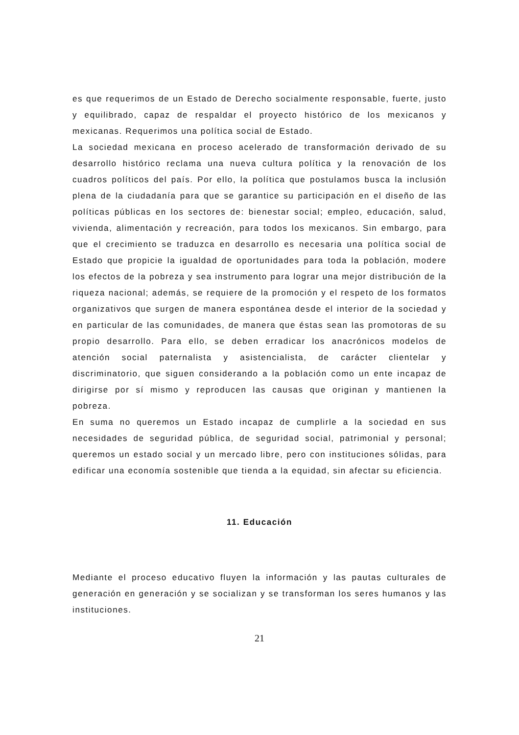es que requerimos de un Estado de Derecho socialmente responsable, fuerte, justo y equilibrado, capaz de respaldar el proyecto histórico de los mexicanos y mexicanas. Requerimos una política social de Estado.
La sociedad mexicana en proceso acelerado de transformación derivado de su desarrollo histórico reclama una nueva cultura política y la renovación de los cuadros políticos del país. Por ello, la política que postulamos busca la inclusión plena de la ciudadanía para que se garantice su participación en el diseño de las políticas públicas en los sectores de: bienestar social; empleo, educación, salud, vivienda, alimentación y recreación, para todos los mexicanos. Sin embargo, para que el crecimiento se traduzca en desarrollo es necesaria una política social de Estado que propicie la igualdad de oportunidades para toda la población, modere los efectos de la pobreza y sea instrumento para lograr una mejor distribución de la riqueza nacional; además, se requiere de la promoción y el respeto de los formatos organizativos que surgen de manera espontánea desde el interior de la sociedad y en particular de las comunidades, de manera que éstas sean las promotoras de su propio desarrollo. Para ello, se deben erradicar los anacrónicos modelos de atención social paternalista y asistencialista, de carácter clientelar y discriminatorio, que siguen considerando a la población como un ente incapaz de dirigirse por sí mismo y reproducen las causas que originan y mantienen la pobreza.
En suma no queremos un Estado incapaz de cumplirle a la sociedad en sus necesidades de seguridad pública, de seguridad social, patrimonial y personal; queremos un estado social y un mercado libre, pero con instituciones sólidas, para edificar una economía sostenible que tienda a la equidad, sin afectar su eficiencia.
11. Educación
Mediante el proceso educativo fluyen la información y las pautas culturales de generación en generación y se socializan y se transforman los seres humanos y las instituciones.
21